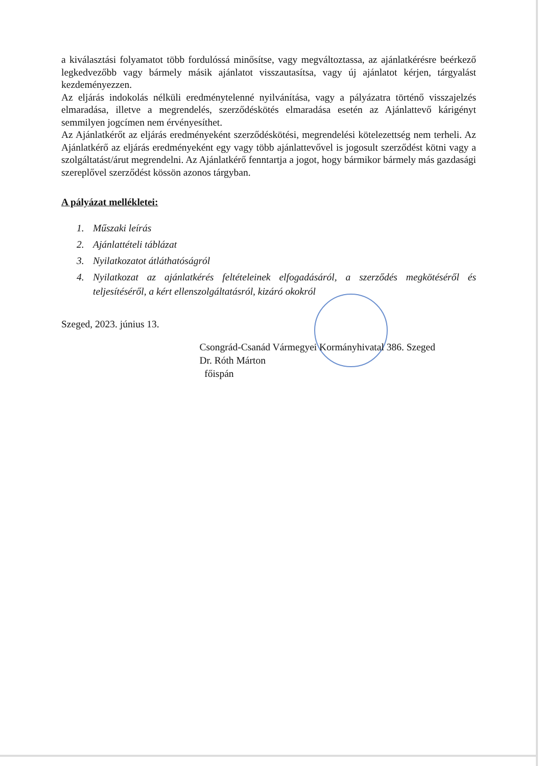a kiválasztási folyamatot több fordulóssá minősítse, vagy megváltoztassa, az ajánlatkérésre beérkező legkedvezőbb vagy bármely másik ajánlatot visszautasítsa, vagy új ajánlatot kérjen, tárgyalást kezdeményezzen.
Az eljárás indokolás nélküli eredménytelenné nyilvánítása, vagy a pályázatra történő visszajelzés elmaradása, illetve a megrendelés, szerződéskötés elmaradása esetén az Ajánlattevő kárigényt semmilyen jogcímen nem érvényesíthet.
Az Ajánlatkérőt az eljárás eredményeként szerződéskötési, megrendelési kötelezettség nem terheli. Az Ajánlatkérő az eljárás eredményeként egy vagy több ajánlattevővel is jogosult szerződést kötni vagy a szolgáltatást/árut megrendelni. Az Ajánlatkérő fenntartja a jogot, hogy bármikor bármely más gazdasági szereplővel szerződést kössön azonos tárgyban.
A pályázat mellékletei:
1. Műszaki leírás
2. Ajánlattételi táblázat
3. Nyilatkozatot átláthatóságról
4. Nyilatkozat az ajánlatkérés feltételeinek elfogadásáról, a szerződés megkötéséről és teljesítéséről, a kért ellenszolgáltatásról, kizáró okokról
Szeged, 2023. június 13.
Csongrád-Csanád Vármegyei Kormányhivatal 386. Szeged
Dr. Róth Márton
főispán